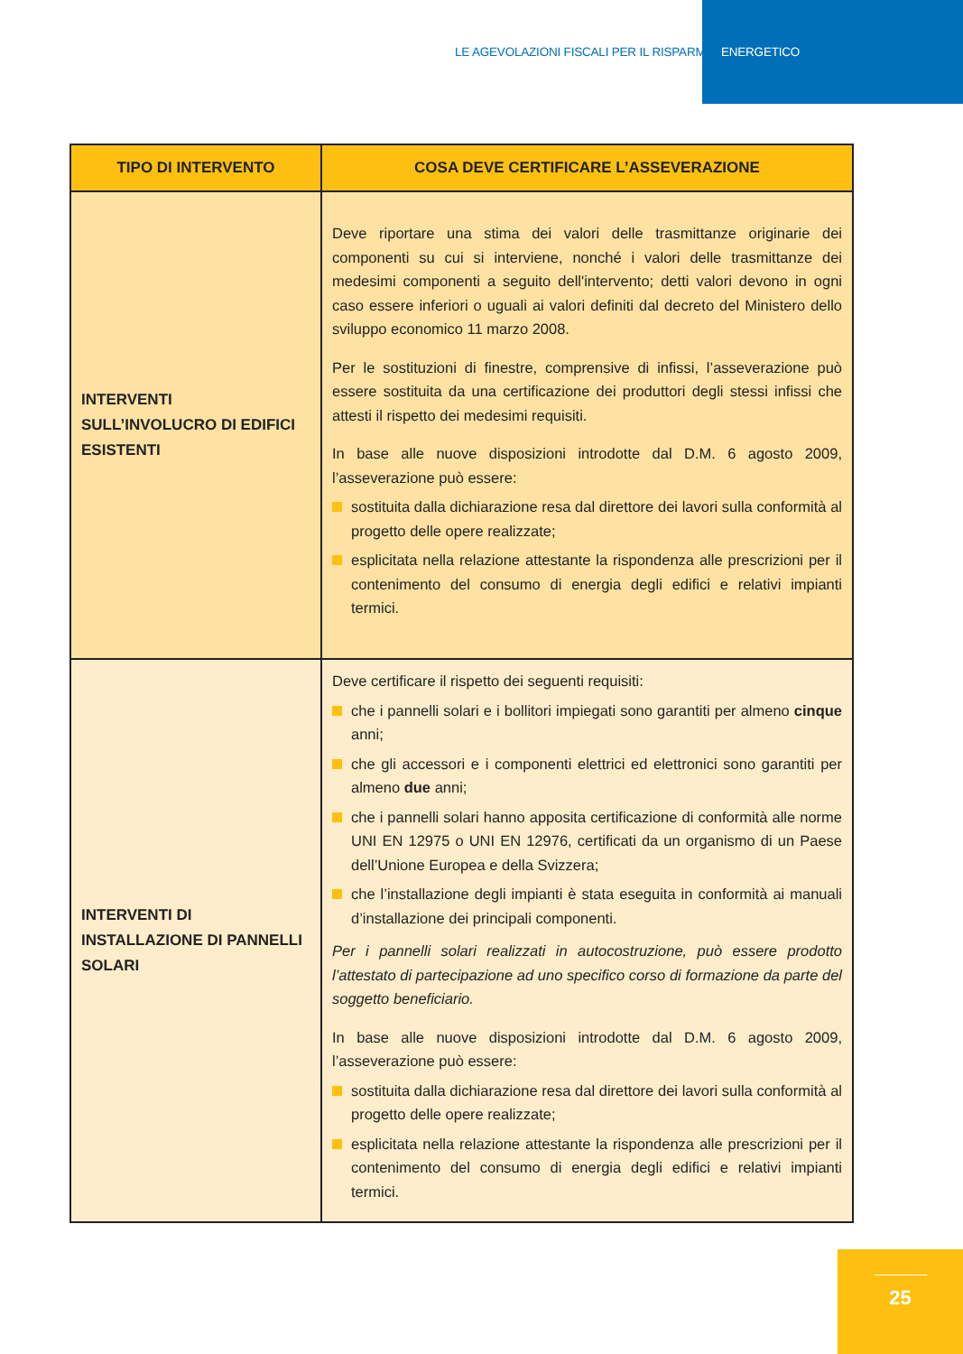LE AGEVOLAZIONI FISCALI PER IL RISPARMIO ENERGETICO
| TIPO DI INTERVENTO | COSA DEVE CERTIFICARE L’ASSEVERAZIONE |
| --- | --- |
| INTERVENTI SULL’INVOLUCRO DI EDIFICI ESISTENTI | Deve riportare una stima dei valori delle trasmittanze originarie dei componenti su cui si interviene, nonché i valori delle trasmittanze dei medesimi componenti a seguito dell'intervento; detti valori devono in ogni caso essere inferiori o uguali ai valori definiti dal decreto del Ministero dello sviluppo economico 11 marzo 2008. Per le sostituzioni di finestre, comprensive di infissi, l’asseverazione può essere sostituita da una certificazione dei produttori degli stessi infissi che attesti il rispetto dei medesimi requisiti. In base alle nuove disposizioni introdotte dal D.M. 6 agosto 2009, l’asseverazione può essere: sostituita dalla dichiarazione resa dal direttore dei lavori sulla conformità al progetto delle opere realizzate; esplicitata nella relazione attestante la rispondenza alle prescrizioni per il contenimento del consumo di energia degli edifici e relativi impianti termici. |
| INTERVENTI DI INSTALLAZIONE DI PANNELLI SOLARI | Deve certificare il rispetto dei seguenti requisiti: che i pannelli solari e i bollitori impiegati sono garantiti per almeno cinque anni; che gli accessori e i componenti elettrici ed elettronici sono garantiti per almeno due anni; che i pannelli solari hanno apposita certificazione di conformità alle norme UNI EN 12975 o UNI EN 12976, certificati da un organismo di un Paese dell’Unione Europea e della Svizzera; che l’installazione degli impianti è stata eseguita in conformità ai manuali d’installazione dei principali componenti. Per i pannelli solari realizzati in autocostruzione, può essere prodotto l’attestato di partecipazione ad uno specifico corso di formazione da parte del soggetto beneficiario. In base alle nuove disposizioni introdotte dal D.M. 6 agosto 2009, l’asseverazione può essere: sostituita dalla dichiarazione resa dal direttore dei lavori sulla conformità al progetto delle opere realizzate; esplicitata nella relazione attestante la rispondenza alle prescrizioni per il contenimento del consumo di energia degli edifici e relativi impianti termici. |
25